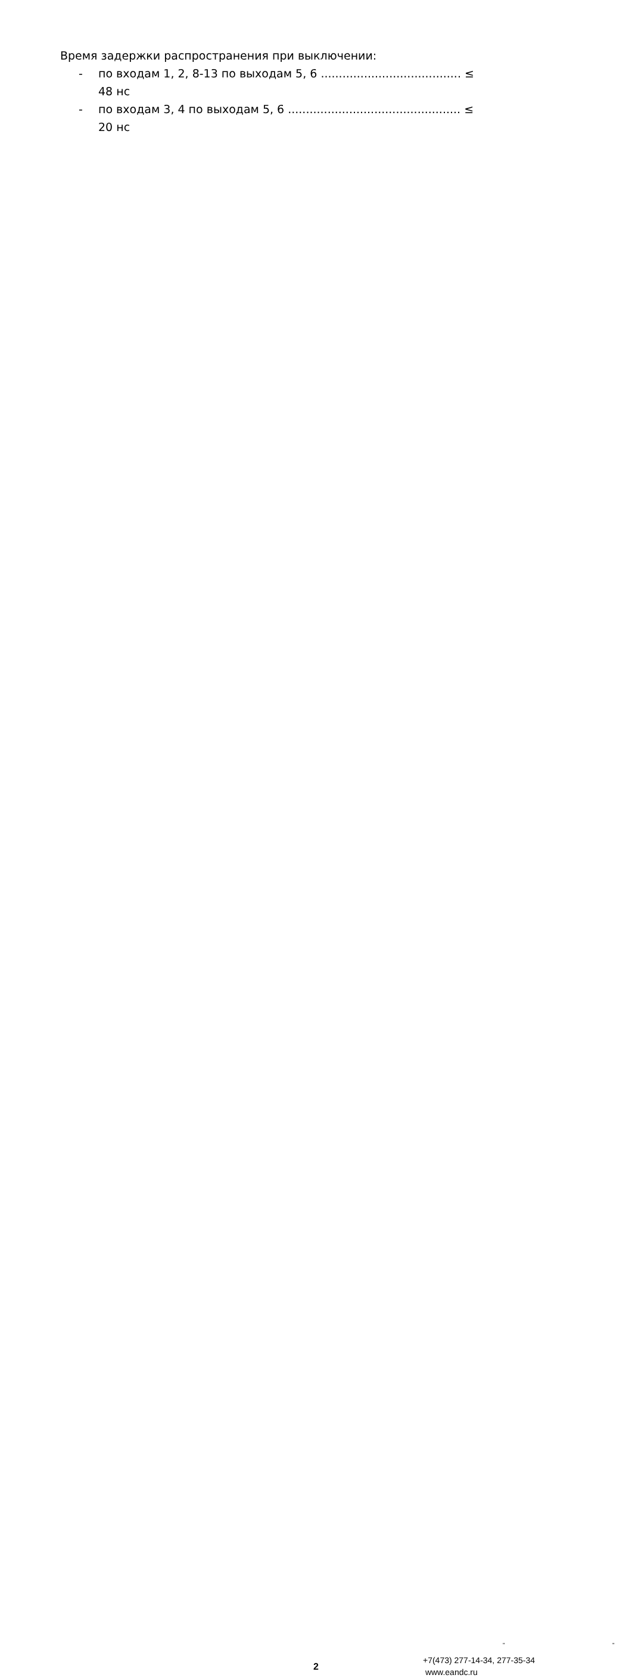Время задержки распространения при выключении:
- по входам 1, 2, 8-13 по выходам 5, 6 ....................................... ≤ 48 нс
- по входам 3, 4 по выходам 5, 6 ................................................ ≤ 20 нс
" "
2
+7(473) 277-14-34, 277-35-34
www.eandc.ru